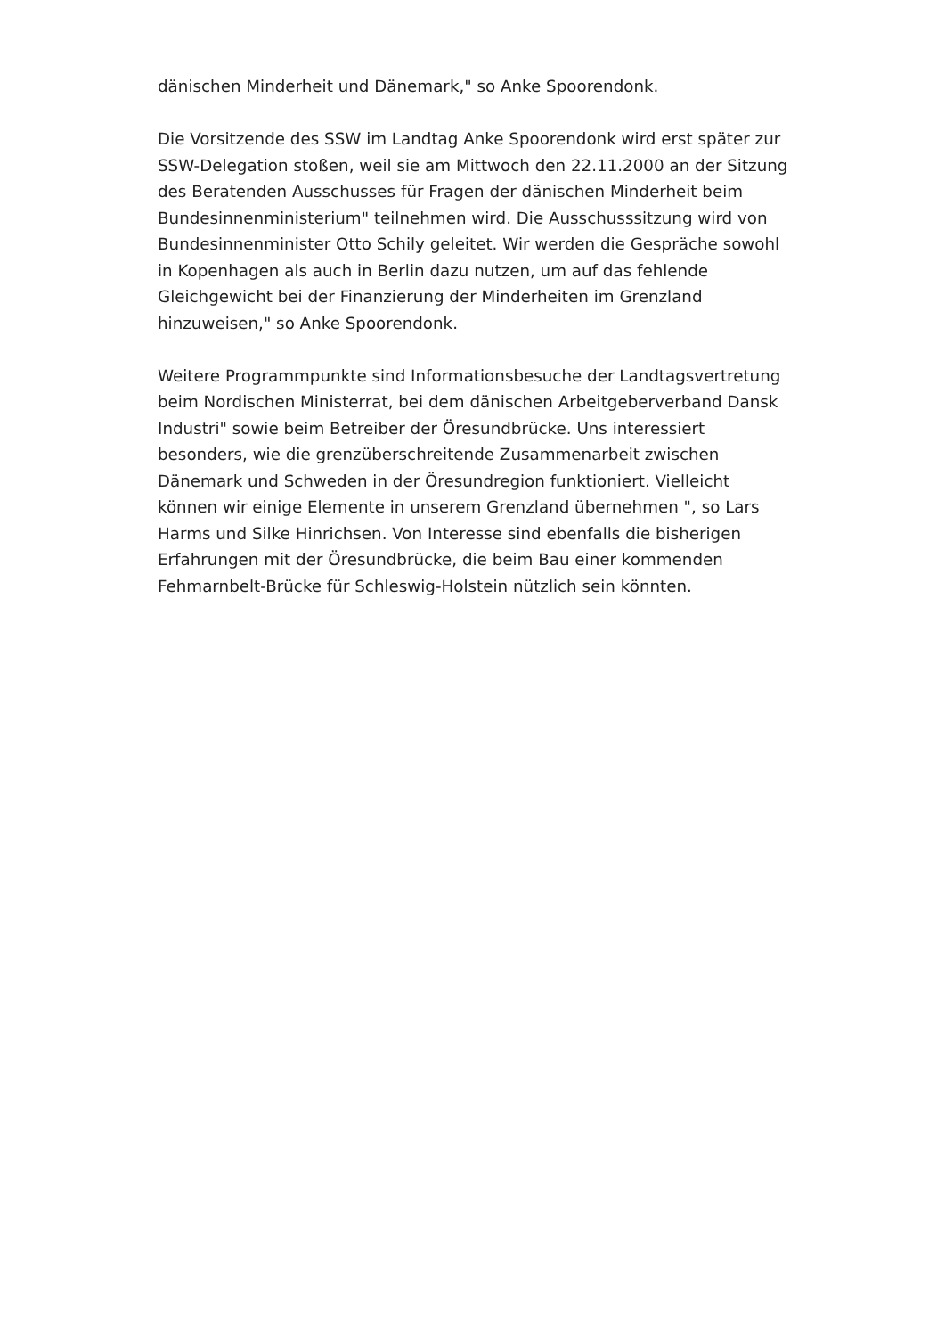dänischen Minderheit und Dänemark," so Anke Spoorendonk.
Die Vorsitzende des SSW im Landtag Anke Spoorendonk wird erst später zur SSW-Delegation stoßen, weil sie am Mittwoch den 22.11.2000 an der Sitzung des Beratenden Ausschusses für Fragen der dänischen Minderheit beim Bundesinnenministerium" teilnehmen wird. Die Ausschusssitzung wird von Bundesinnenminister Otto Schily geleitet. Wir werden die Gespräche sowohl in Kopenhagen als auch in Berlin dazu nutzen, um auf das fehlende Gleichgewicht bei der Finanzierung der Minderheiten im Grenzland hinzuweisen," so Anke Spoorendonk.
Weitere Programmpunkte sind Informationsbesuche der Landtagsvertretung beim Nordischen Ministerrat, bei dem dänischen Arbeitgeberverband Dansk Industri" sowie beim Betreiber der Öresundbrücke. Uns interessiert besonders, wie die grenzüberschreitende Zusammenarbeit zwischen Dänemark und Schweden in der Öresundregion funktioniert. Vielleicht können wir einige Elemente in unserem Grenzland übernehmen ", so Lars Harms und Silke Hinrichsen. Von Interesse sind ebenfalls die bisherigen Erfahrungen mit der Öresundbrücke, die beim Bau einer kommenden Fehmarnbelt-Brücke für Schleswig-Holstein nützlich sein könnten.